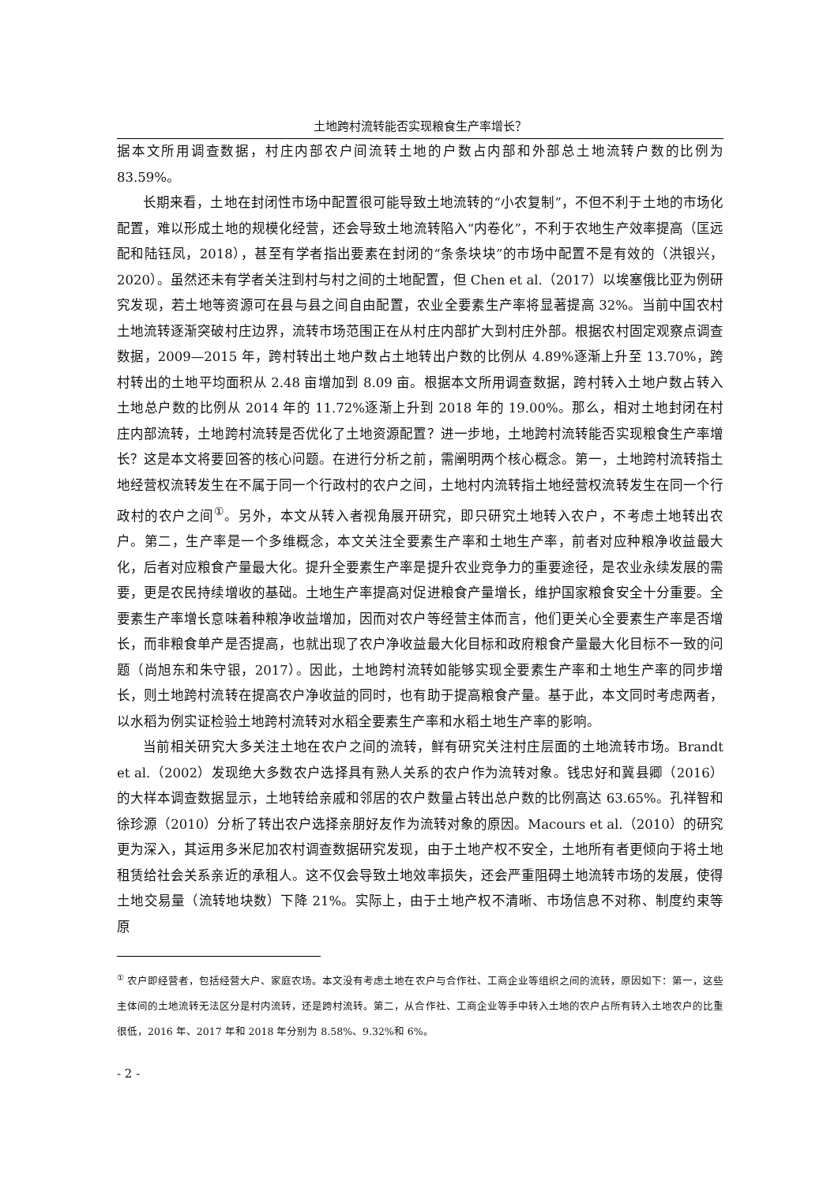土地跨村流转能否实现粮食生产率增长？
据本文所用调查数据，村庄内部农户间流转土地的户数占内部和外部总土地流转户数的比例为 83.59%。
长期来看，土地在封闭性市场中配置很可能导致土地流转的“小农复制”，不但不利于土地的市场化配置，难以形成土地的规模化经营，还会导致土地流转陷入“内卷化”，不利于农地生产效率提高（匡远配和陆钰凤，2018），甚至有学者指出要素在封闭的“条条块块”的市场中配置不是有效的（洪银兴，2020）。虽然还未有学者关注到村与村之间的土地配置，但 Chen et al.（2017）以埃塞俄比亚为例研究发现，若土地等资源可在县与县之间自由配置，农业全要素生产率将显著提高 32%。当前中国农村土地流转逐渐突破村庄边界，流转市场范围正在从村庄内部扩大到村庄外部。根据农村固定观察点调查数据，2009—2015 年，跨村转出土地户数占土地转出户数的比例从 4.89%逐渐上升至 13.70%，跨村转出的土地平均面积从 2.48 亩增加到 8.09 亩。根据本文所用调查数据，跨村转入土地户数占转入土地总户数的比例从 2014 年的 11.72%逐渐上升到 2018 年的 19.00%。那么，相对土地封闭在村庄内部流转，土地跨村流转是否优化了土地资源配置？进一步地，土地跨村流转能否实现粮食生产率增长？这是本文将要回答的核心问题。在进行分析之前，需阐明两个核心概念。第一，土地跨村流转指土地经营权流转发生在不属于同一个行政村的农户之间，土地村内流转指土地经营权流转发生在同一个行政村的农户之间<sup>①</sup>。另外，本文从转入者视角展开研究，即只研究土地转入农户，不考虑土地转出农户。第二，生产率是一个多维概念，本文关注全要素生产率和土地生产率，前者对应种粮净收益最大化，后者对应粮食产量最大化。提升全要素生产率是提升农业竞争力的重要途径，是农业永续发展的需要，更是农民持续增收的基础。土地生产率提高对促进粮食产量增长，维护国家粮食安全十分重要。全要素生产率增长意味着种粮净收益增加，因而对农户等经营主体而言，他们更关心全要素生产率是否增长，而非粮食单产是否提高，也就出现了农户净收益最大化目标和政府粮食产量最大化目标不一致的问题（尚旭东和朱守银，2017）。因此，土地跨村流转如能够实现全要素生产率和土地生产率的同步增长，则土地跨村流转在提高农户净收益的同时，也有助于提高粮食产量。基于此，本文同时考虑两者，以水稻为例实证检验土地跨村流转对水稻全要素生产率和水稻土地生产率的影响。
当前相关研究大多关注土地在农户之间的流转，鲜有研究关注村庄层面的土地流转市场。Brandt et al.（2002）发现绝大多数农户选择具有熟人关系的农户作为流转对象。钱忠好和冀县卿（2016）的大样本调查数据显示，土地转给亲戚和邻居的农户数量占转出总户数的比例高达 63.65%。孔祥智和徐珍源（2010）分析了转出农户选择亲朋好友作为流转对象的原因。Macours et al.（2010）的研究更为深入，其运用多米尼加农村调查数据研究发现，由于土地产权不安全，土地所有者更倾向于将土地租赁给社会关系亲近的承租人。这不仅会导致土地效率损失，还会严重阻碍土地流转市场的发展，使得土地交易量（流转地块数）下降 21%。实际上，由于土地产权不清晰、市场信息不对称、制度约束等原
<sup>①</sup> 农户即经营者，包括经营大户、家庭农场。本文没有考虑土地在农户与合作社、工商企业等组织之间的流转，原因如下：第一，这些主体间的土地流转无法区分是村内流转，还是跨村流转。第二，从合作社、工商企业等手中转入土地的农户占所有转入土地农户的比重很低，2016 年、2017 年和 2018 年分别为 8.58%、9.32%和 6%。
- 2 -